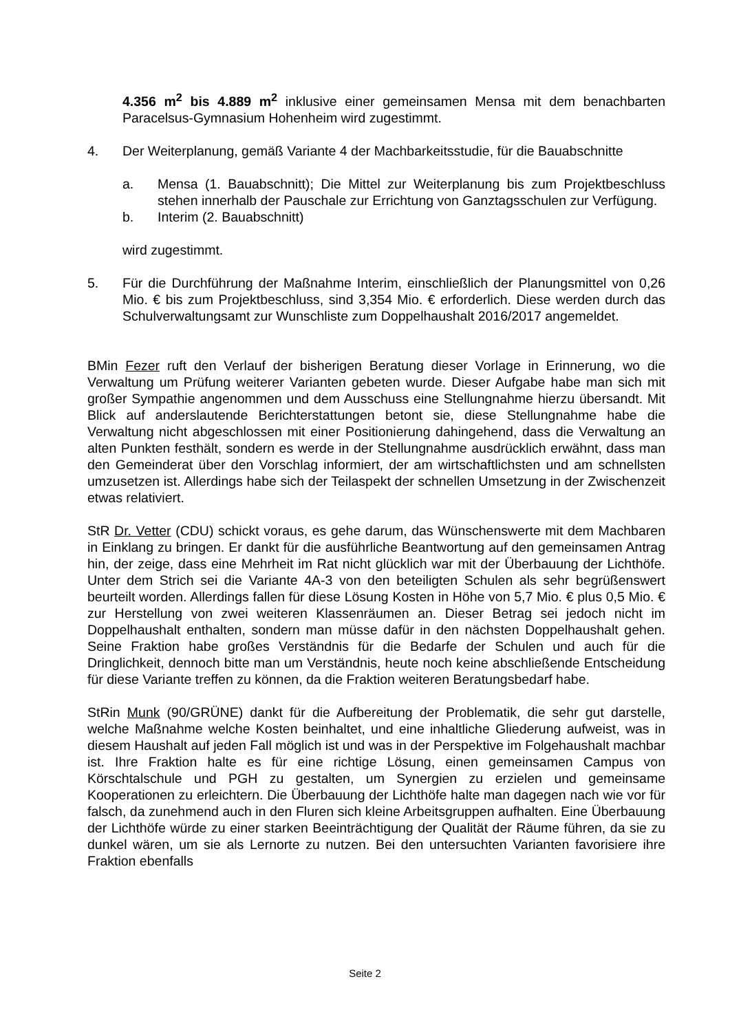4.356 m<sup>2</sup> bis 4.889 m<sup>2</sup> inklusive einer gemeinsamen Mensa mit dem benachbarten Paracelsus-Gymnasium Hohenheim wird zugestimmt.
4. Der Weiterplanung, gemäß Variante 4 der Machbarkeitsstudie, für die Bauabschnitte
a. Mensa (1. Bauabschnitt); Die Mittel zur Weiterplanung bis zum Projektbeschluss stehen innerhalb der Pauschale zur Errichtung von Ganztagsschulen zur Verfügung.
b. Interim (2. Bauabschnitt)
wird zugestimmt.
5. Für die Durchführung der Maßnahme Interim, einschließlich der Planungsmittel von 0,26 Mio. € bis zum Projektbeschluss, sind 3,354 Mio. € erforderlich. Diese werden durch das Schulverwaltungsamt zur Wunschliste zum Doppelhaushalt 2016/2017 angemeldet.
BMin Fezer ruft den Verlauf der bisherigen Beratung dieser Vorlage in Erinnerung, wo die Verwaltung um Prüfung weiterer Varianten gebeten wurde. Dieser Aufgabe habe man sich mit großer Sympathie angenommen und dem Ausschuss eine Stellungnahme hierzu übersandt. Mit Blick auf anderslautende Berichterstattungen betont sie, diese Stellungnahme habe die Verwaltung nicht abgeschlossen mit einer Positionierung dahingehend, dass die Verwaltung an alten Punkten festhält, sondern es werde in der Stellungnahme ausdrücklich erwähnt, dass man den Gemeinderat über den Vorschlag informiert, der am wirtschaftlichsten und am schnellsten umzusetzen ist. Allerdings habe sich der Teilaspekt der schnellen Umsetzung in der Zwischenzeit etwas relativiert.
StR Dr. Vetter (CDU) schickt voraus, es gehe darum, das Wünschenswerte mit dem Machbaren in Einklang zu bringen. Er dankt für die ausführliche Beantwortung auf den gemeinsamen Antrag hin, der zeige, dass eine Mehrheit im Rat nicht glücklich war mit der Überbauung der Lichthöfe. Unter dem Strich sei die Variante 4A-3 von den beteiligten Schulen als sehr begrüßenswert beurteilt worden. Allerdings fallen für diese Lösung Kosten in Höhe von 5,7 Mio. € plus 0,5 Mio. € zur Herstellung von zwei weiteren Klassenräumen an. Dieser Betrag sei jedoch nicht im Doppelhaushalt enthalten, sondern man müsse dafür in den nächsten Doppelhaushalt gehen. Seine Fraktion habe großes Verständnis für die Bedarfe der Schulen und auch für die Dringlichkeit, dennoch bitte man um Verständnis, heute noch keine abschließende Entscheidung für diese Variante treffen zu können, da die Fraktion weiteren Beratungsbedarf habe.
StRin Munk (90/GRÜNE) dankt für die Aufbereitung der Problematik, die sehr gut darstelle, welche Maßnahme welche Kosten beinhaltet, und eine inhaltliche Gliederung aufweist, was in diesem Haushalt auf jeden Fall möglich ist und was in der Perspektive im Folgehaushalt machbar ist. Ihre Fraktion halte es für eine richtige Lösung, einen gemeinsamen Campus von Körschtalschule und PGH zu gestalten, um Synergien zu erzielen und gemeinsame Kooperationen zu erleichtern. Die Überbauung der Lichthöfe halte man dagegen nach wie vor für falsch, da zunehmend auch in den Fluren sich kleine Arbeitsgruppen aufhalten. Eine Überbauung der Lichthöfe würde zu einer starken Beeinträchtigung der Qualität der Räume führen, da sie zu dunkel wären, um sie als Lernorte zu nutzen. Bei den untersuchten Varianten favorisiere ihre Fraktion ebenfalls
Seite 2